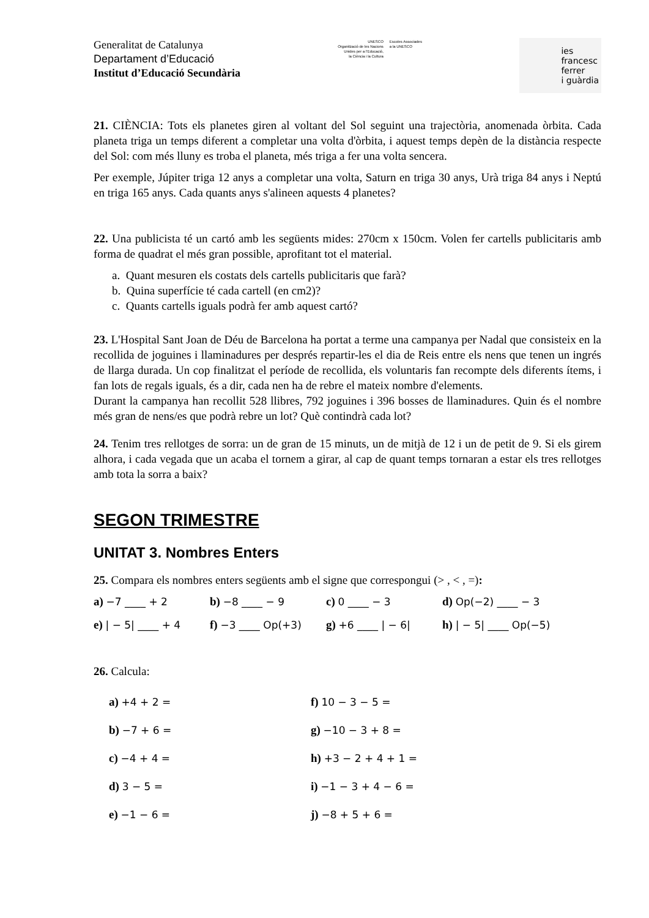Generalitat de Catalunya
Departament d’Educació
Institut d’Educació Secundària
UNESCO
Organització de les Nacions
Unides per a l'Educació,
la Ciència i la Cultura
Escoles Associades
a la UNESCO
ies
francesc
ferrer
i guàrdia
21. CIÈNCIA: Tots els planetes giren al voltant del Sol seguint una trajectòria, anomenada òrbita. Cada planeta triga un temps diferent a completar una volta d'òrbita, i aquest temps depèn de la distància respecte del Sol: com més lluny es troba el planeta, més triga a fer una volta sencera.
Per exemple, Júpiter triga 12 anys a completar una volta, Saturn en triga 30 anys, Urà triga 84 anys i Neptú en triga 165 anys. Cada quants anys s'alineen aquests 4 planetes?
22. Una publicista té un cartó amb les següents mides: 270cm x 150cm. Volen fer cartells publicitaris amb forma de quadrat el més gran possible, aprofitant tot el material.
a. Quant mesuren els costats dels cartells publicitaris que farà?
b. Quina superfície té cada cartell (en cm2)?
c. Quants cartells iguals podrà fer amb aquest cartó?
23. L'Hospital Sant Joan de Déu de Barcelona ha portat a terme una campanya per Nadal que consisteix en la recollida de joguines i llaminadures per després repartir-les el dia de Reis entre els nens que tenen un ingrés de llarga durada. Un cop finalitzat el període de recollida, els voluntaris fan recompte dels diferents ítems, i fan lots de regals iguals, és a dir, cada nen ha de rebre el mateix nombre d'elements.
Durant la campanya han recollit 528 llibres, 792 joguines i 396 bosses de llaminadures. Quin és el nombre més gran de nens/es que podrà rebre un lot? Què contindrà cada lot?
24. Tenim tres rellotges de sorra: un de gran de 15 minuts, un de mitjà de 12 i un de petit de 9. Si els girem alhora, i cada vegada que un acaba el tornem a girar, al cap de quant temps tornaran a estar els tres rellotges amb tota la sorra a baix?
SEGON TRIMESTRE
UNITAT 3. Nombres Enters
25. Compara els nombres enters següents amb el signe que correspongui (> , < , =):
a) −7 ____ + 2
b) −8 ____ − 9
c) 0 ____ − 3
d) Op(−2) ____ − 3
e) | − 5| ____ + 4
f) −3 ____ Op(+3)
g) +6 ____ | − 6|
h) | − 5| ____ Op(−5)
26. Calcula:
a) +4 + 2 =
f) 10 − 3 − 5 =
b) −7 + 6 =
g) −10 − 3 + 8 =
c) −4 + 4 =
h) +3 − 2 + 4 + 1 =
d) 3 − 5 =
i) −1 − 3 + 4 − 6 =
e) −1 − 6 =
j) −8 + 5 + 6 =